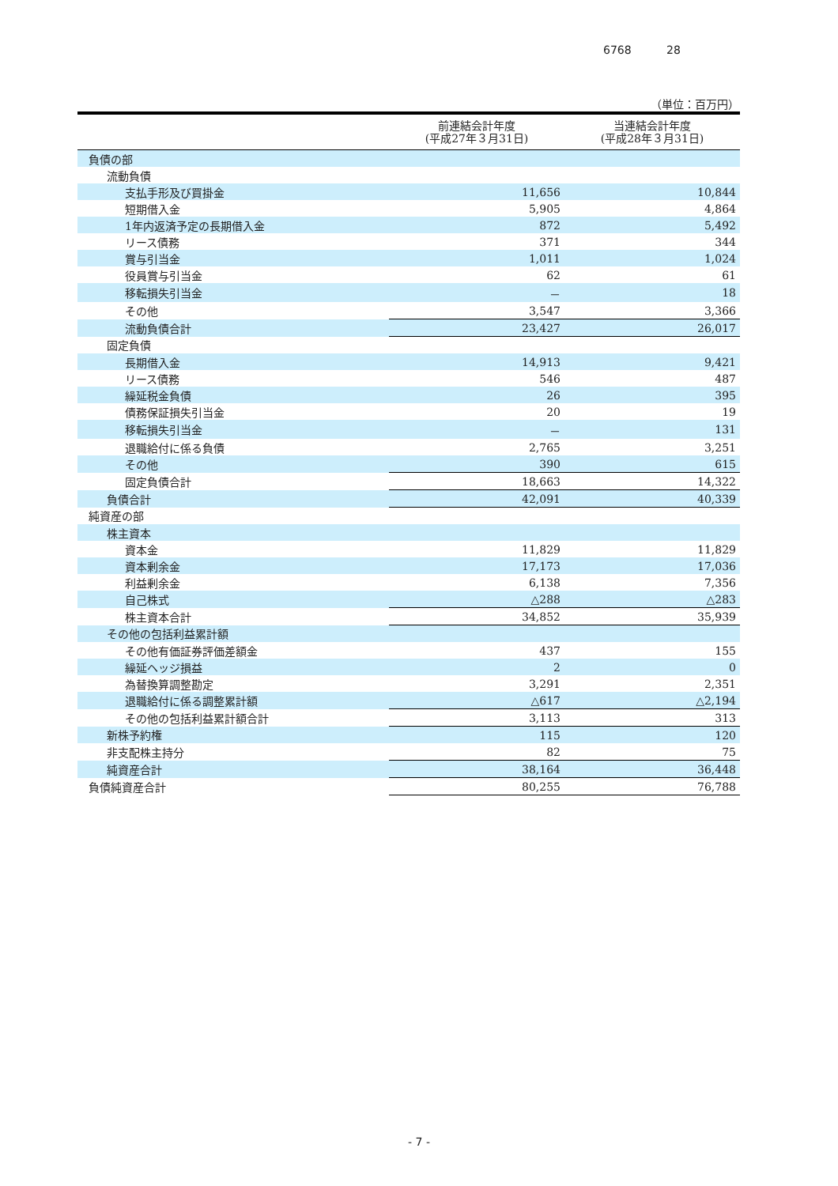6768 28
（単位：百万円）
| | 前連結会計年度 (平成27年３月31日) | 当連結会計年度 (平成28年３月31日) |
| --- | --- | --- |
| 負債の部 | | |
| 流動負債 | | |
| 支払手形及び買掛金 | 11,656 | 10,844 |
| 短期借入金 | 5,905 | 4,864 |
| 1年内返済予定の長期借入金 | 872 | 5,492 |
| リース債務 | 371 | 344 |
| 賞与引当金 | 1,011 | 1,024 |
| 役員賞与引当金 | 62 | 61 |
| 移転損失引当金 | － | 18 |
| その他 | 3,547 | 3,366 |
| 流動負債合計 | 23,427 | 26,017 |
| 固定負債 | | |
| 長期借入金 | 14,913 | 9,421 |
| リース債務 | 546 | 487 |
| 繰延税金負債 | 26 | 395 |
| 債務保証損失引当金 | 20 | 19 |
| 移転損失引当金 | － | 131 |
| 退職給付に係る負債 | 2,765 | 3,251 |
| その他 | 390 | 615 |
| 固定負債合計 | 18,663 | 14,322 |
| 負債合計 | 42,091 | 40,339 |
| 純資産の部 | | |
| 株主資本 | | |
| 資本金 | 11,829 | 11,829 |
| 資本剰余金 | 17,173 | 17,036 |
| 利益剰余金 | 6,138 | 7,356 |
| 自己株式 | △288 | △283 |
| 株主資本合計 | 34,852 | 35,939 |
| その他の包括利益累計額 | | |
| その他有価証券評価差額金 | 437 | 155 |
| 繰延ヘッジ損益 | 2 | 0 |
| 為替換算調整勘定 | 3,291 | 2,351 |
| 退職給付に係る調整累計額 | △617 | △2,194 |
| その他の包括利益累計額合計 | 3,113 | 313 |
| 新株予約権 | 115 | 120 |
| 非支配株主持分 | 82 | 75 |
| 純資産合計 | 38,164 | 36,448 |
| 負債純資産合計 | 80,255 | 76,788 |
- 7 -